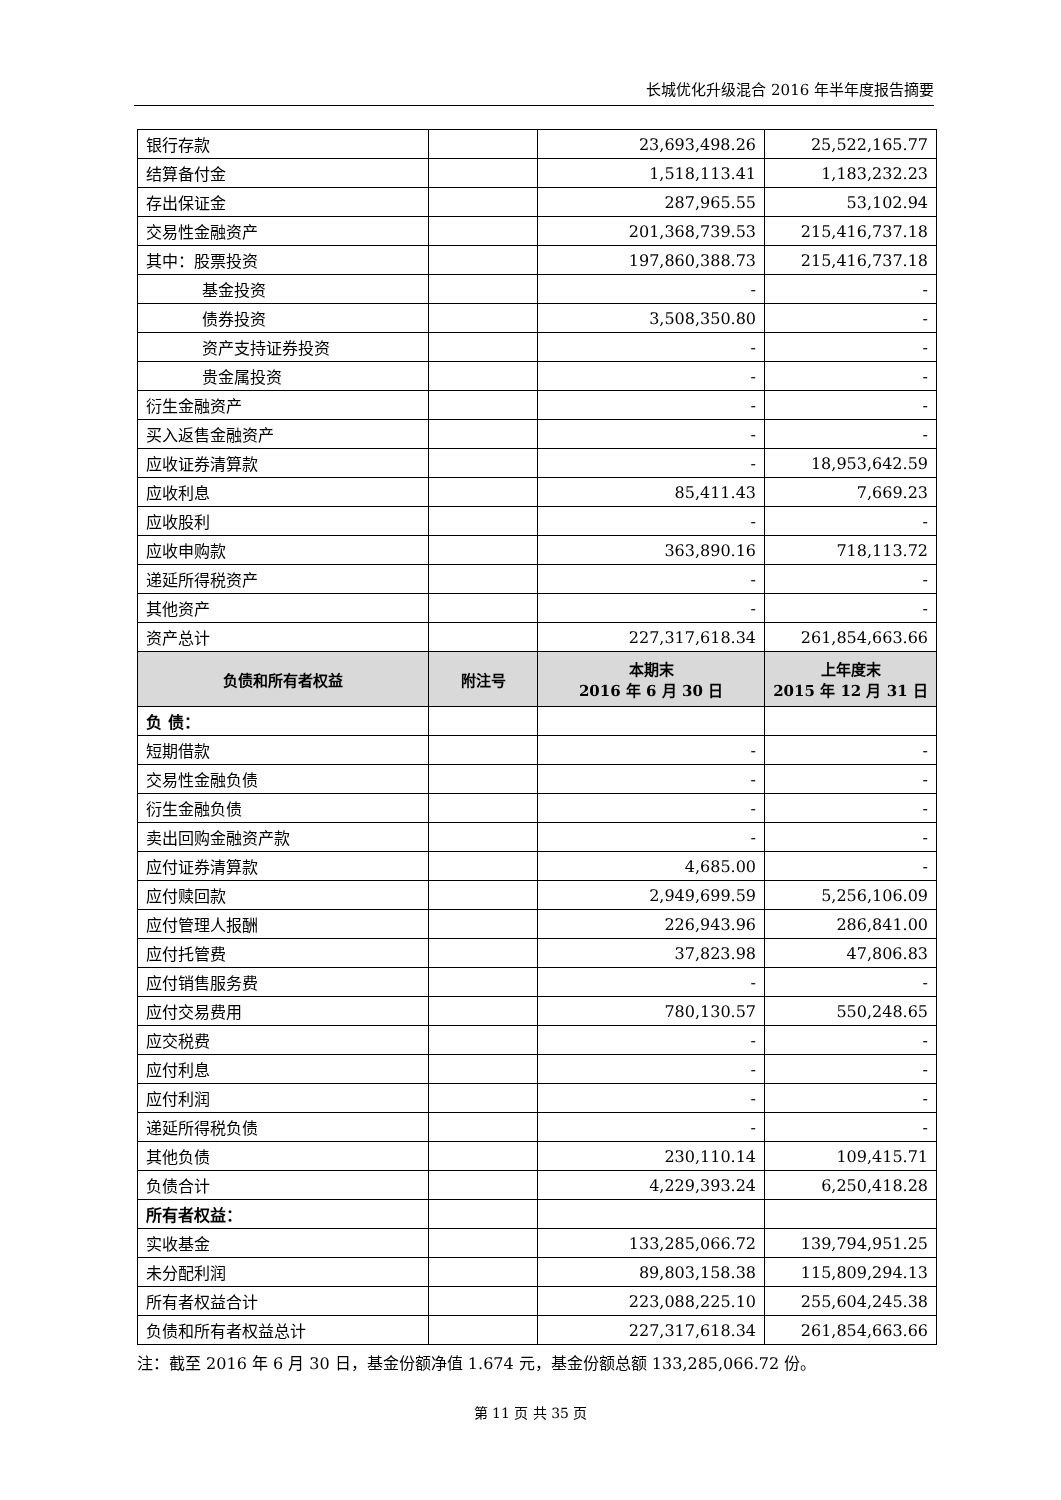长城优化升级混合 2016 年半年度报告摘要
| 银行存款 | | 23,693,498.26 | 25,522,165.77 |
| 结算备付金 | | 1,518,113.41 | 1,183,232.23 |
| 存出保证金 | | 287,965.55 | 53,102.94 |
| 交易性金融资产 | | 201,368,739.53 | 215,416,737.18 |
| 其中：股票投资 | | 197,860,388.73 | 215,416,737.18 |
| 基金投资 | | - | - |
| 债券投资 | | 3,508,350.80 | - |
| 资产支持证券投资 | | - | - |
| 贵金属投资 | | - | - |
| 衍生金融资产 | | - | - |
| 买入返售金融资产 | | - | - |
| 应收证券清算款 | | - | 18,953,642.59 |
| 应收利息 | | 85,411.43 | 7,669.23 |
| 应收股利 | | - | - |
| 应收申购款 | | 363,890.16 | 718,113.72 |
| 递延所得税资产 | | - | - |
| 其他资产 | | - | - |
| 资产总计 | | 227,317,618.34 | 261,854,663.66 |
| 负债和所有者权益 | 附注号 | 本期末 2016 年 6 月 30 日 | 上年度末 2015 年 12 月 31 日 |
| 负 债： | | | |
| 短期借款 | | - | - |
| 交易性金融负债 | | - | - |
| 衍生金融负债 | | - | - |
| 卖出回购金融资产款 | | - | - |
| 应付证券清算款 | | 4,685.00 | - |
| 应付赎回款 | | 2,949,699.59 | 5,256,106.09 |
| 应付管理人报酬 | | 226,943.96 | 286,841.00 |
| 应付托管费 | | 37,823.98 | 47,806.83 |
| 应付销售服务费 | | - | - |
| 应付交易费用 | | 780,130.57 | 550,248.65 |
| 应交税费 | | - | - |
| 应付利息 | | - | - |
| 应付利润 | | - | - |
| 递延所得税负债 | | - | - |
| 其他负债 | | 230,110.14 | 109,415.71 |
| 负债合计 | | 4,229,393.24 | 6,250,418.28 |
| 所有者权益： | | | |
| 实收基金 | | 133,285,066.72 | 139,794,951.25 |
| 未分配利润 | | 89,803,158.38 | 115,809,294.13 |
| 所有者权益合计 | | 223,088,225.10 | 255,604,245.38 |
| 负债和所有者权益总计 | | 227,317,618.34 | 261,854,663.66 |
注：截至 2016 年 6 月 30 日，基金份额净值 1.674 元，基金份额总额 133,285,066.72 份。
第 11 页 共 35 页